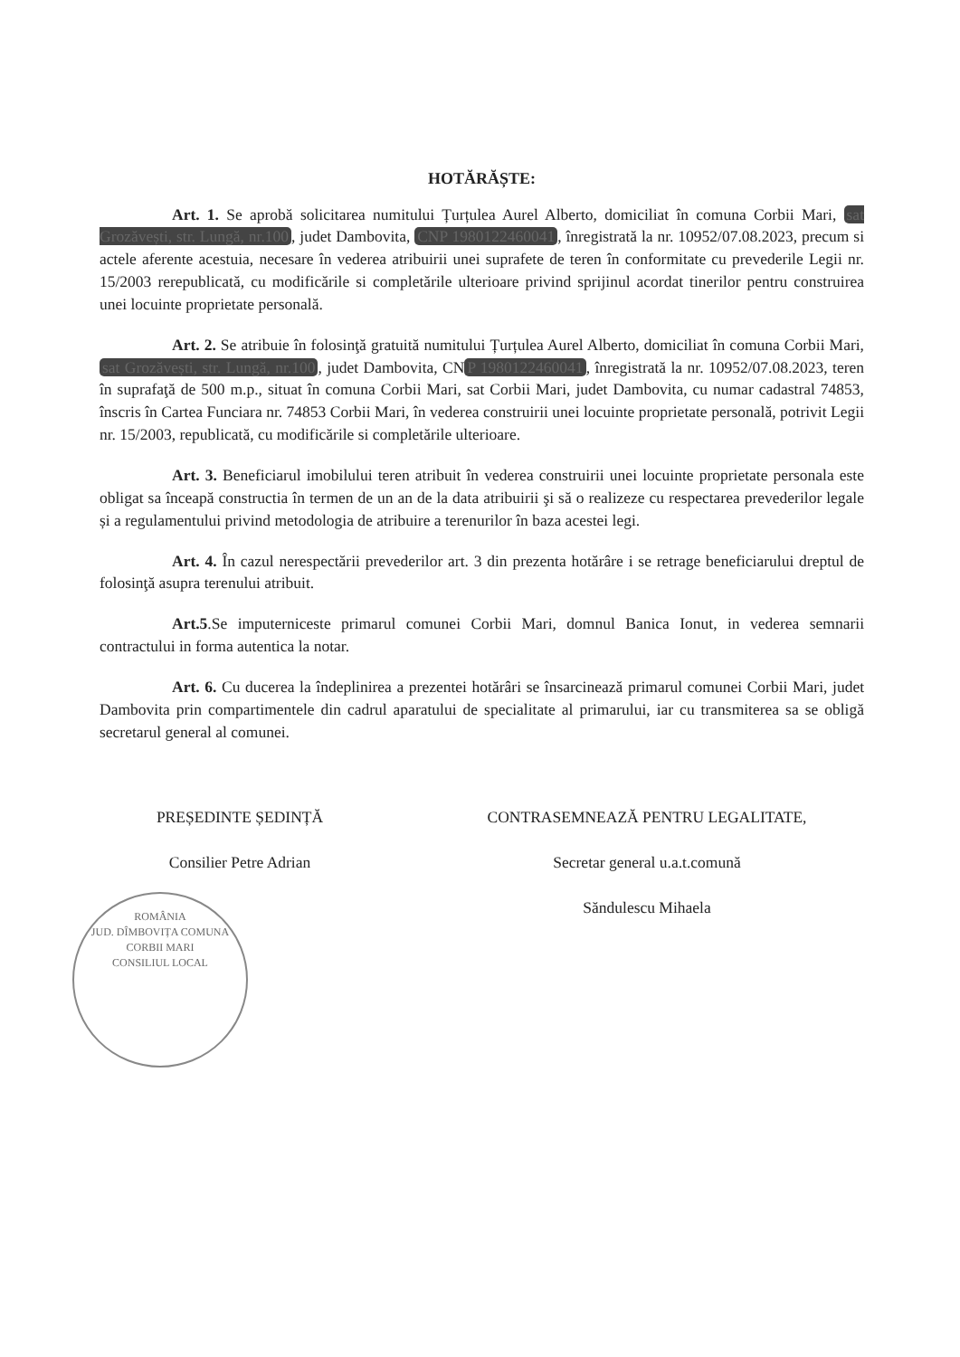HOTĂRĂȘTE:
Art. 1. Se aprobă solicitarea numitului Țurțulea Aurel Alberto, domiciliat în comuna Corbii Mari, sat Grozăvești, str. Lungă, nr.100, judet Dambovita, CNP 1980122460041, înregistrată la nr. 10952/07.08.2023, precum si actele aferente acestuia, necesare în vederea atribuirii unei suprafete de teren în conformitate cu prevederile Legii nr. 15/2003 rerepublicată, cu modificările si completările ulterioare privind sprijinul acordat tinerilor pentru construirea unei locuinte proprietate personală.
Art. 2. Se atribuie în folosinţă gratuită numitului Țurțulea Aurel Alberto, domiciliat în comuna Corbii Mari, sat Grozăvești, str. Lungă, nr.100, judet Dambovita, CN P 1980122460041, înregistrată la nr. 10952/07.08.2023, teren în suprafaţă de 500 m.p., situat în comuna Corbii Mari, sat Corbii Mari, judet Dambovita, cu numar cadastral 74853, înscris în Cartea Funciara nr. 74853 Corbii Mari, în vederea construirii unei locuinte proprietate personală, potrivit Legii nr. 15/2003, republicată, cu modificările si completările ulterioare.
Art. 3. Beneficiarul imobilului teren atribuit în vederea construirii unei locuinte proprietate personala este obligat sa înceapă constructia în termen de un an de la data atribuirii şi să o realizeze cu respectarea prevederilor legale și a regulamentului privind metodologia de atribuire a terenurilor în baza acestei legi.
Art. 4. În cazul nerespectării prevederilor art. 3 din prezenta hotărâre i se retrage beneficiarului dreptul de folosinţă asupra terenului atribuit.
Art.5.Se imputerniceste primarul comunei Corbii Mari, domnul Banica Ionut, in vederea semnarii contractului in forma autentica la notar.
Art. 6. Cu ducerea la îndeplinirea a prezentei hotărâri se însarcinează primarul comunei Corbii Mari, judet Dambovita prin compartimentele din cadrul aparatului de specialitate al primarului, iar cu transmiterea sa se obligă secretarul general al comunei.
PREȘEDINTE ȘEDINȚĂ
Consilier Petre Adrian
ROMÂNIA
JUD. DÎMBOVIȚA COMUNA CORBII MARI
CONSILIUL LOCAL
CONTRASEMNEAZĂ PENTRU LEGALITATE,
Secretar general u.a.t.comună
Săndulescu Mihaela